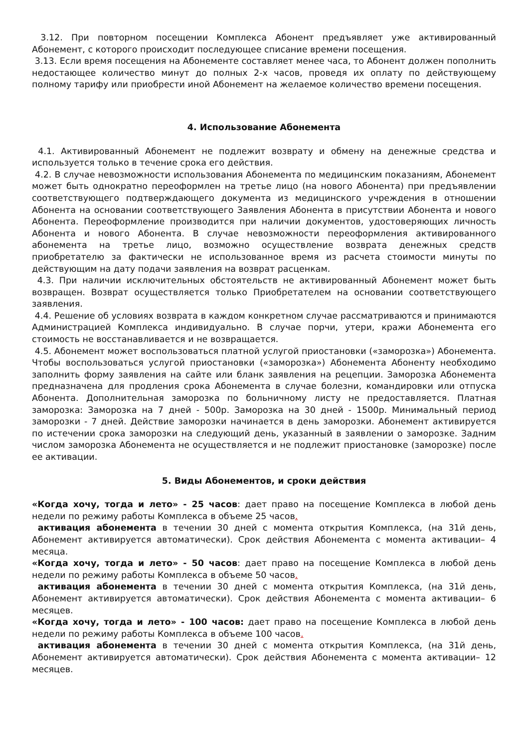3.12. При повторном посещении Комплекса Абонент предъявляет уже активированный Абонемент, с которого происходит последующее списание времени посещения.
3.13. Если время посещения на Абонементе составляет менее часа, то Абонент должен пополнить недостающее количество минут до полных 2-х часов, проведя их оплату по действующему полному тарифу или приобрести иной Абонемент на желаемое количество времени посещения.
4. Использование Абонемента
4.1. Активированный Абонемент не подлежит возврату и обмену на денежные средства и используется только в течение срока его действия.
4.2. В случае невозможности использования Абонемента по медицинским показаниям, Абонемент может быть однократно переоформлен на третье лицо (на нового Абонента) при предъявлении соответствующего подтверждающего документа из медицинского учреждения в отношении Абонента на основании соответствующего Заявления Абонента в присутствии Абонента и нового Абонента. Переоформление производится при наличии документов, удостоверяющих личность Абонента и нового Абонента. В случае невозможности переоформления активированного абонемента на третье лицо, возможно осуществление возврата денежных средств приобретателю за фактически не использованное время из расчета стоимости минуты по действующим на дату подачи заявления на возврат расценкам.
4.3. При наличии исключительных обстоятельств не активированный Абонемент может быть возвращен. Возврат осуществляется только Приобретателем на основании соответствующего заявления.
4.4. Решение об условиях возврата в каждом конкретном случае рассматриваются и принимаются Администрацией Комплекса индивидуально. В случае порчи, утери, кражи Абонемента его стоимость не восстанавливается и не возвращается.
4.5. Абонемент может воспользоваться платной услугой приостановки («заморозка») Абонемента. Чтобы воспользоваться услугой приостановки («заморозка») Абонемента Абоненту необходимо заполнить форму заявления на сайте или бланк заявления на рецепции. Заморозка Абонемента предназначена для продления срока Абонемента в случае болезни, командировки или отпуска Абонента. Дополнительная заморозка по больничному листу не предоставляется. Платная заморозка: Заморозка на 7 дней - 500р. Заморозка на 30 дней - 1500р. Минимальный период заморозки - 7 дней. Действие заморозки начинается в день заморозки. Абонемент активируется по истечении срока заморозки на следующий день, указанный в заявлении о заморозке. Задним числом заморозка Абонемента не осуществляется и не подлежит приостановке (заморозке) после ее активации.
5. Виды Абонементов, и сроки действия
«Когда хочу, тогда и лето» - 25 часов: дает право на посещение Комплекса в любой день недели по режиму работы Комплекса в объеме 25 часов.
активация абонемента в течении 30 дней с момента открытия Комплекса, (на 31й день, Абонемент активируется автоматически). Срок действия Абонемента с момента активации– 4 месяца.
«Когда хочу, тогда и лето» - 50 часов: дает право на посещение Комплекса в любой день недели по режиму работы Комплекса в объеме 50 часов.
активация абонемента в течении 30 дней с момента открытия Комплекса, (на 31й день, Абонемент активируется автоматически). Срок действия Абонемента с момента активации– 6 месяцев.
«Когда хочу, тогда и лето» - 100 часов: дает право на посещение Комплекса в любой день недели по режиму работы Комплекса в объеме 100 часов.
активация абонемента в течении 30 дней с момента открытия Комплекса, (на 31й день, Абонемент активируется автоматически). Срок действия Абонемента с момента активации– 12 месяцев.